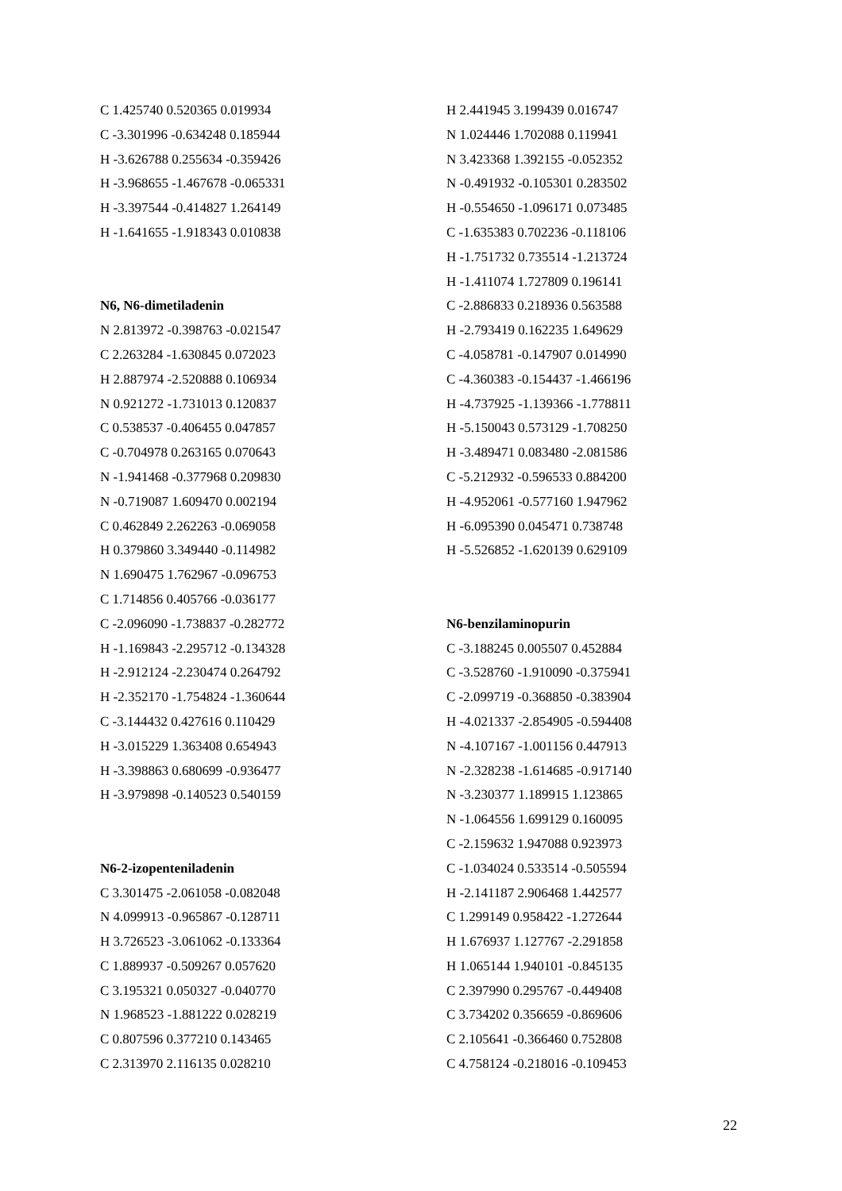C 1.425740 0.520365 0.019934
C -3.301996 -0.634248 0.185944
H -3.626788 0.255634 -0.359426
H -3.968655 -1.467678 -0.065331
H -3.397544 -0.414827 1.264149
H -1.641655 -1.918343 0.010838
N6, N6-dimetiladenin
N 2.813972 -0.398763 -0.021547
C 2.263284 -1.630845 0.072023
H 2.887974 -2.520888 0.106934
N 0.921272 -1.731013 0.120837
C 0.538537 -0.406455 0.047857
C -0.704978 0.263165 0.070643
N -1.941468 -0.377968 0.209830
N -0.719087 1.609470 0.002194
C 0.462849 2.262263 -0.069058
H 0.379860 3.349440 -0.114982
N 1.690475 1.762967 -0.096753
C 1.714856 0.405766 -0.036177
C -2.096090 -1.738837 -0.282772
H -1.169843 -2.295712 -0.134328
H -2.912124 -2.230474 0.264792
H -2.352170 -1.754824 -1.360644
C -3.144432 0.427616 0.110429
H -3.015229 1.363408 0.654943
H -3.398863 0.680699 -0.936477
H -3.979898 -0.140523 0.540159
N6-2-izopenteniladenin
C 3.301475 -2.061058 -0.082048
N 4.099913 -0.965867 -0.128711
H 3.726523 -3.061062 -0.133364
C 1.889937 -0.509267 0.057620
C 3.195321 0.050327 -0.040770
N 1.968523 -1.881222 0.028219
C 0.807596 0.377210 0.143465
C 2.313970 2.116135 0.028210
H 2.441945 3.199439 0.016747
N 1.024446 1.702088 0.119941
N 3.423368 1.392155 -0.052352
N -0.491932 -0.105301 0.283502
H -0.554650 -1.096171 0.073485
C -1.635383 0.702236 -0.118106
H -1.751732 0.735514 -1.213724
H -1.411074 1.727809 0.196141
C -2.886833 0.218936 0.563588
H -2.793419 0.162235 1.649629
C -4.058781 -0.147907 0.014990
C -4.360383 -0.154437 -1.466196
H -4.737925 -1.139366 -1.778811
H -5.150043 0.573129 -1.708250
H -3.489471 0.083480 -2.081586
C -5.212932 -0.596533 0.884200
H -4.952061 -0.577160 1.947962
H -6.095390 0.045471 0.738748
H -5.526852 -1.620139 0.629109
N6-benzilaminopurin
C -3.188245 0.005507 0.452884
C -3.528760 -1.910090 -0.375941
C -2.099719 -0.368850 -0.383904
H -4.021337 -2.854905 -0.594408
N -4.107167 -1.001156 0.447913
N -2.328238 -1.614685 -0.917140
N -3.230377 1.189915 1.123865
N -1.064556 1.699129 0.160095
C -2.159632 1.947088 0.923973
C -1.034024 0.533514 -0.505594
H -2.141187 2.906468 1.442577
C 1.299149 0.958422 -1.272644
H 1.676937 1.127767 -2.291858
H 1.065144 1.940101 -0.845135
C 2.397990 0.295767 -0.449408
C 3.734202 0.356659 -0.869606
C 2.105641 -0.366460 0.752808
C 4.758124 -0.218016 -0.109453
22